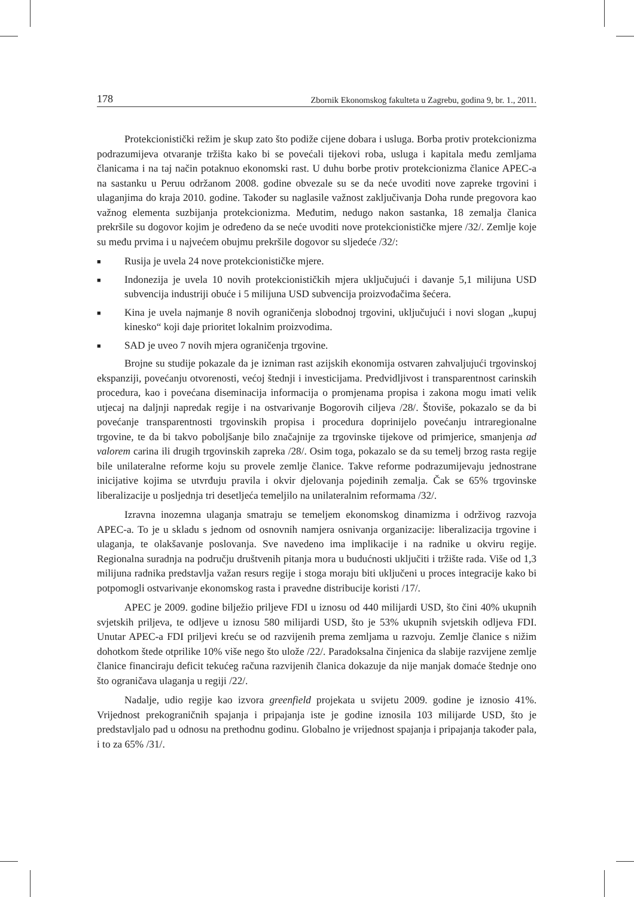178 Zbornik Ekonomskog fakulteta u Zagrebu, godina 9, br. 1., 2011.
Protekcionistički režim je skup zato što podiže cijene dobara i usluga. Borba protiv protekcionizma podrazumijeva otvaranje tržišta kako bi se povećali tijekovi roba, usluga i kapitala među zemljama članicama i na taj način potaknuo ekonomski rast. U duhu borbe protiv protekcionizma članice APEC-a na sastanku u Peruu održanom 2008. godine obvezale su se da neće uvoditi nove zapreke trgovini i ulaganjima do kraja 2010. godine. Također su naglasile važnost zaključivanja Doha runde pregovora kao važnog elementa suzbijanja protekcionizma. Međutim, nedugo nakon sastanka, 18 zemalja članica prekršile su dogovor kojim je određeno da se neće uvoditi nove protekcionističke mjere /32/. Zemlje koje su među prvima i u najvećem obujmu prekršile dogovor su sljedeće /32/:
■ Rusija je uvela 24 nove protekcionističke mjere.
■ Indonezija je uvela 10 novih protekcionističkih mjera uključujući i davanje 5,1 milijuna USD subvencija industriji obuće i 5 milijuna USD subvencija proizvođačima šećera.
■ Kina je uvela najmanje 8 novih ograničenja slobodnoj trgovini, uključujući i novi slogan „kupuj kinesko“ koji daje prioritet lokalnim proizvodima.
■ SAD je uveo 7 novih mjera ograničenja trgovine.
Brojne su studije pokazale da je izniman rast azijskih ekonomija ostvaren zahvaljujući trgovinskoj ekspanziji, povećanju otvorenosti, većoj štednji i investicijama. Predvidljivost i transparentnost carinskih procedura, kao i povećana diseminacija informacija o promjenama propisa i zakona mogu imati velik utjecaj na daljnji napredak regije i na ostvarivanje Bogorovih ciljeva /28/. Štoviše, pokazalo se da bi povećanje transparentnosti trgovinskih propisa i procedura doprinijelo povećanju intraregionalne trgovine, te da bi takvo poboljšanje bilo značajnije za trgovinske tijekove od primjerice, smanjenja ad valorem carina ili drugih trgovinskih zapreka /28/. Osim toga, pokazalo se da su temelj brzog rasta regije bile unilateralne reforme koju su provele zemlje članice. Takve reforme podrazumijevaju jednostrane inicijative kojima se utvrđuju pravila i okvir djelovanja pojedinih zemalja. Čak se 65% trgovinske liberalizacije u posljednja tri desetljeća temeljilo na unilateralnim reformama /32/.
Izravna inozemna ulaganja smatraju se temeljem ekonomskog dinamizma i održivog razvoja APEC-a. To je u skladu s jednom od osnovnih namjera osnivanja organizacije: liberalizacija trgovine i ulaganja, te olakšavanje poslovanja. Sve navedeno ima implikacije i na radnike u okviru regije. Regionalna suradnja na području društvenih pitanja mora u budućnosti uključiti i tržište rada. Više od 1,3 milijuna radnika predstavlja važan resurs regije i stoga moraju biti uključeni u proces integracije kako bi potpomogli ostvarivanje ekonomskog rasta i pravedne distribucije koristi /17/.
APEC je 2009. godine bilježio priljeve FDI u iznosu od 440 milijardi USD, što čini 40% ukupnih svjetskih priljeva, te odljeve u iznosu 580 milijardi USD, što je 53% ukupnih svjetskih odljeva FDI. Unutar APEC-a FDI priljevi kreću se od razvijenih prema zemljama u razvoju. Zemlje članice s nižim dohotkom štede otprilike 10% više nego što ulože /22/. Paradoksalna činjenica da slabije razvijene zemlje članice financiraju deficit tekućeg računa razvijenih članica dokazuje da nije manjak domaće štednje ono što ograničava ulaganja u regiji /22/.
Nadalje, udio regije kao izvora greenfield projekata u svijetu 2009. godine je iznosio 41%. Vrijednost prekograničnih spajanja i pripajanja iste je godine iznosila 103 milijarde USD, što je predstavljalo pad u odnosu na prethodnu godinu. Globalno je vrijednost spajanja i pripajanja također pala, i to za 65% /31/.